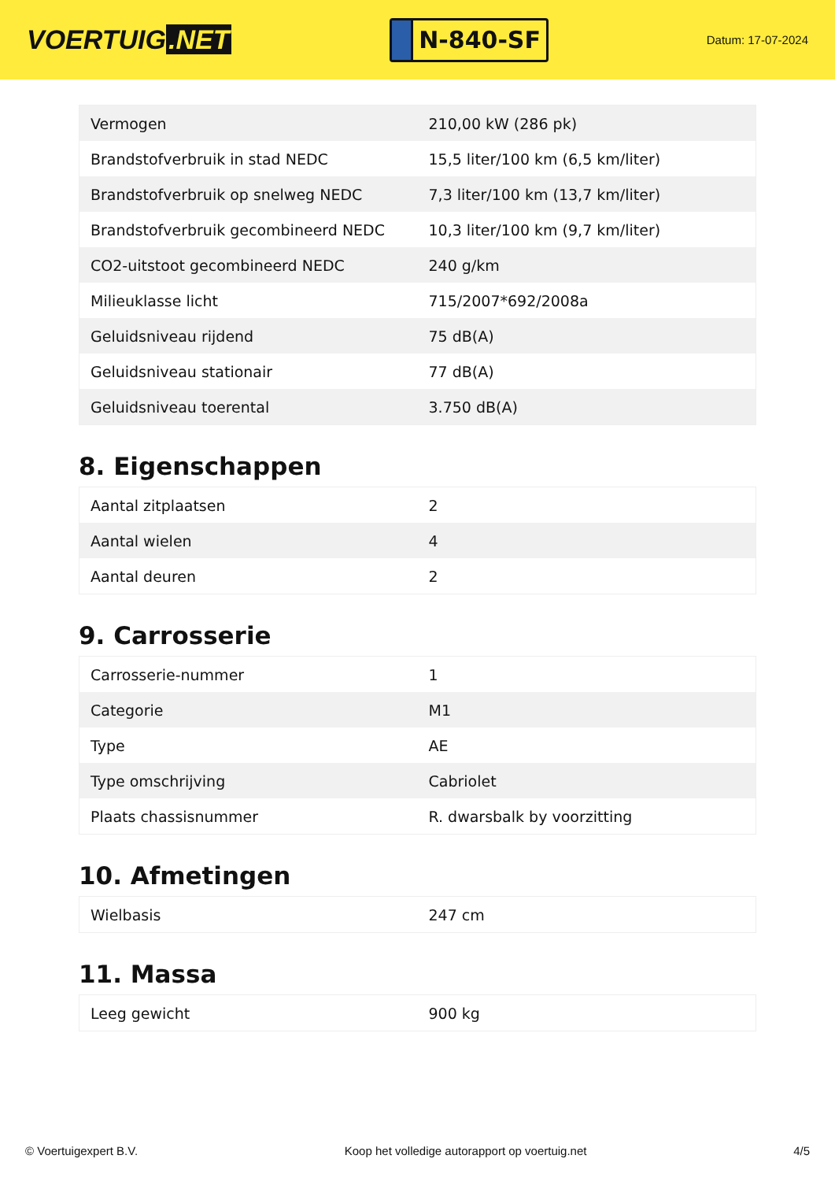VOERTUIG.NET
N-840-SF
Datum: 17-07-2024
| Vermogen | 210,00 kW (286 pk) |
| Brandstofverbruik in stad NEDC | 15,5 liter/100 km (6,5 km/liter) |
| Brandstofverbruik op snelweg NEDC | 7,3 liter/100 km (13,7 km/liter) |
| Brandstofverbruik gecombineerd NEDC | 10,3 liter/100 km (9,7 km/liter) |
| CO2-uitstoot gecombineerd NEDC | 240 g/km |
| Milieuklasse licht | 715/2007*692/2008a |
| Geluidsniveau rijdend | 75 dB(A) |
| Geluidsniveau stationair | 77 dB(A) |
| Geluidsniveau toerental | 3.750 dB(A) |
8. Eigenschappen
| Aantal zitplaatsen | 2 |
| Aantal wielen | 4 |
| Aantal deuren | 2 |
9. Carrosserie
| Carrosserie-nummer | 1 |
| Categorie | M1 |
| Type | AE |
| Type omschrijving | Cabriolet |
| Plaats chassisnummer | R. dwarsbalk by voorzitting |
10. Afmetingen
| Wielbasis | 247 cm |
11. Massa
| Leeg gewicht | 900 kg |
© Voertuigexpert B.V. Koop het volledige autorapport op voertuig.net 4/5